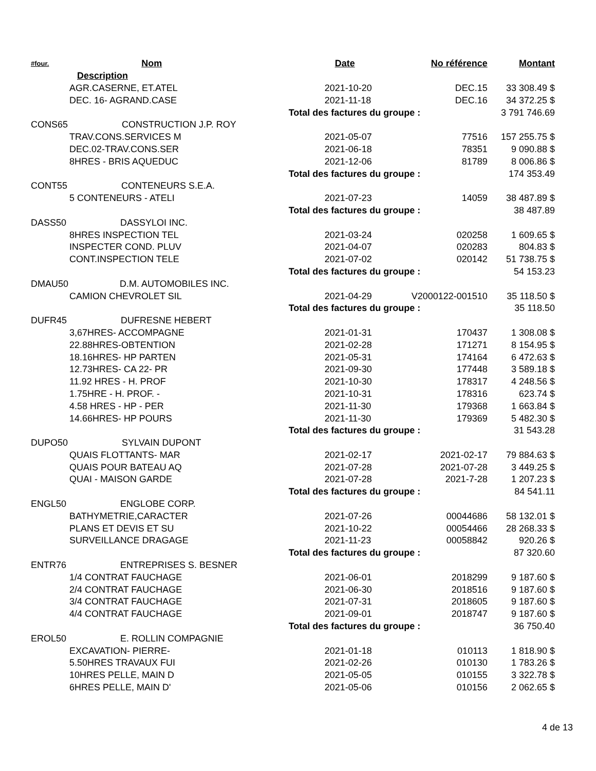| #four. | Nom | Date | No référence | Montant |
| --- | --- | --- | --- | --- |
| Description | | | | |
| AGR.CASERNE, ET.ATEL | | 2021-10-20 | DEC.15 | 33 308.49 $ |
| DEC. 16- AGRAND.CASE | | 2021-11-18 | DEC.16 | 34 372.25 $ |
| | | Total des factures du groupe : | | 3 791 746.69 |
| CONS65 CONSTRUCTION J.P. ROY | | | | |
| TRAV.CONS.SERVICES M | | 2021-05-07 | 77516 | 157 255.75 $ |
| DEC.02-TRAV.CONS.SER | | 2021-06-18 | 78351 | 9 090.88 $ |
| 8HRES - BRIS AQUEDUC | | 2021-12-06 | 81789 | 8 006.86 $ |
| | | Total des factures du groupe : | | 174 353.49 |
| CONT55 CONTENEURS S.E.A. | | | | |
| 5 CONTENEURS - ATELI | | 2021-07-23 | 14059 | 38 487.89 $ |
| | | Total des factures du groupe : | | 38 487.89 |
| DASS50 DASSYLOI INC. | | | | |
| 8HRES INSPECTION TEL | | 2021-03-24 | 020258 | 1 609.65 $ |
| INSPECTER COND. PLUV | | 2021-04-07 | 020283 | 804.83 $ |
| CONT.INSPECTION TELE | | 2021-07-02 | 020142 | 51 738.75 $ |
| | | Total des factures du groupe : | | 54 153.23 |
| DMAU50 D.M. AUTOMOBILES INC. | | | | |
| CAMION CHEVROLET SIL | | 2021-04-29 | V2000122-001510 | 35 118.50 $ |
| | | Total des factures du groupe : | | 35 118.50 |
| DUFR45 DUFRESNE HEBERT | | | | |
| 3,67HRES- ACCOMPAGNE | | 2021-01-31 | 170437 | 1 308.08 $ |
| 22.88HRES-OBTENTION | | 2021-02-28 | 171271 | 8 154.95 $ |
| 18.16HRES- HP PARTEN | | 2021-05-31 | 174164 | 6 472.63 $ |
| 12.73HRES- CA 22- PR | | 2021-09-30 | 177448 | 3 589.18 $ |
| 11.92 HRES - H. PROF | | 2021-10-30 | 178317 | 4 248.56 $ |
| 1.75HRE - H. PROF. - | | 2021-10-31 | 178316 | 623.74 $ |
| 4.58 HRES - HP - PER | | 2021-11-30 | 179368 | 1 663.84 $ |
| 14.66HRES- HP POURS | | 2021-11-30 | 179369 | 5 482.30 $ |
| | | Total des factures du groupe : | | 31 543.28 |
| DUPO50 SYLVAIN DUPONT | | | | |
| QUAIS FLOTTANTS- MAR | | 2021-02-17 | 2021-02-17 | 79 884.63 $ |
| QUAIS POUR BATEAU AQ | | 2021-07-28 | 2021-07-28 | 3 449.25 $ |
| QUAI - MAISON GARDE | | 2021-07-28 | 2021-7-28 | 1 207.23 $ |
| | | Total des factures du groupe : | | 84 541.11 |
| ENGL50 ENGLOBE CORP. | | | | |
| BATHYMETRIE,CARACTER | | 2021-07-26 | 00044686 | 58 132.01 $ |
| PLANS ET DEVIS ET SU | | 2021-10-22 | 00054466 | 28 268.33 $ |
| SURVEILLANCE DRAGAGE | | 2021-11-23 | 00058842 | 920.26 $ |
| | | Total des factures du groupe : | | 87 320.60 |
| ENTR76 ENTREPRISES S. BESNER | | | | |
| 1/4 CONTRAT FAUCHAGE | | 2021-06-01 | 2018299 | 9 187.60 $ |
| 2/4 CONTRAT FAUCHAGE | | 2021-06-30 | 2018516 | 9 187.60 $ |
| 3/4 CONTRAT FAUCHAGE | | 2021-07-31 | 2018605 | 9 187.60 $ |
| 4/4 CONTRAT FAUCHAGE | | 2021-09-01 | 2018747 | 9 187.60 $ |
| | | Total des factures du groupe : | | 36 750.40 |
| EROL50 E. ROLLIN COMPAGNIE | | | | |
| EXCAVATION- PIERRE- | | 2021-01-18 | 010113 | 1 818.90 $ |
| 5.50HRES TRAVAUX FUI | | 2021-02-26 | 010130 | 1 783.26 $ |
| 10HRES PELLE, MAIN D | | 2021-05-05 | 010155 | 3 322.78 $ |
| 6HRES PELLE, MAIN D' | | 2021-05-06 | 010156 | 2 062.65 $ |
4 de 13